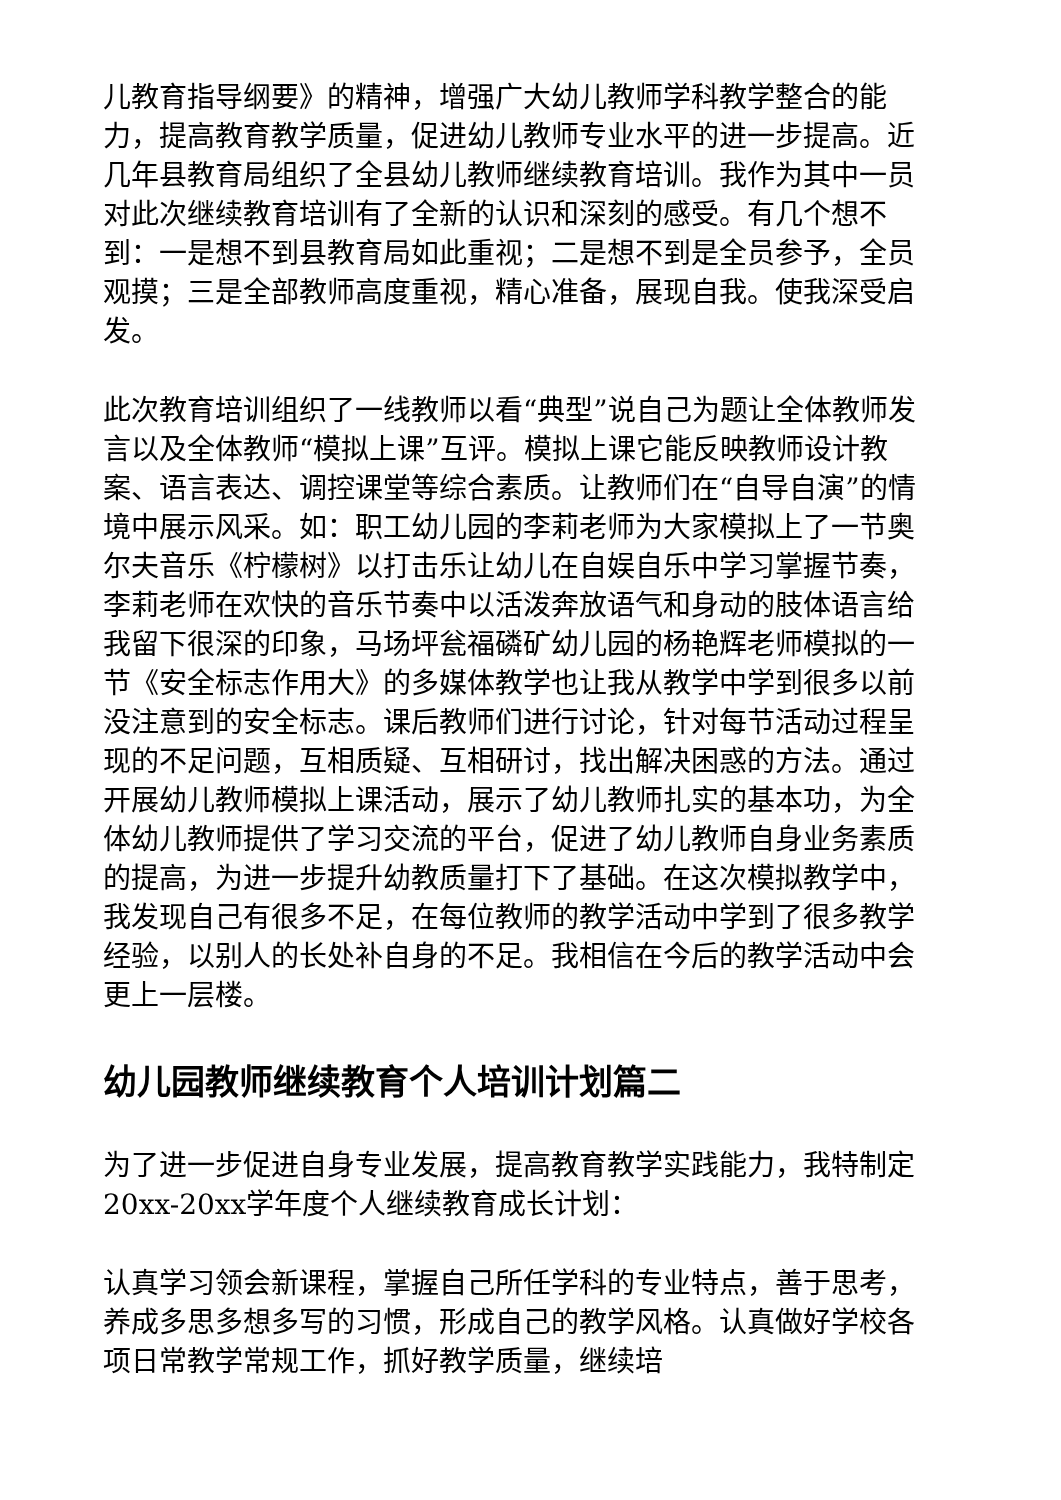儿教育指导纲要》的精神，增强广大幼儿教师学科教学整合的能力，提高教育教学质量，促进幼儿教师专业水平的进一步提高。近几年县教育局组织了全县幼儿教师继续教育培训。我作为其中一员对此次继续教育培训有了全新的认识和深刻的感受。有几个想不到：一是想不到县教育局如此重视；二是想不到是全员参予，全员观摸；三是全部教师高度重视，精心准备，展现自我。使我深受启发。
此次教育培训组织了一线教师以看“典型”说自己为题让全体教师发言以及全体教师“模拟上课”互评。模拟上课它能反映教师设计教案、语言表达、调控课堂等综合素质。让教师们在“自导自演”的情境中展示风采。如：职工幼儿园的李莉老师为大家模拟上了一节奥尔夫音乐《柠檬树》以打击乐让幼儿在自娱自乐中学习掌握节奏，李莉老师在欢快的音乐节奏中以活泼奔放语气和身动的肢体语言给我留下很深的印象，马场坪瓮福磷矿幼儿园的杨艳辉老师模拟的一节《安全标志作用大》的多媒体教学也让我从教学中学到很多以前没注意到的安全标志。课后教师们进行讨论，针对每节活动过程呈现的不足问题，互相质疑、互相研讨，找出解决困惑的方法。通过开展幼儿教师模拟上课活动，展示了幼儿教师扎实的基本功，为全体幼儿教师提供了学习交流的平台，促进了幼儿教师自身业务素质的提高，为进一步提升幼教质量打下了基础。在这次模拟教学中，我发现自己有很多不足，在每位教师的教学活动中学到了很多教学经验，以别人的长处补自身的不足。我相信在今后的教学活动中会更上一层楼。
幼儿园教师继续教育个人培训计划篇二
为了进一步促进自身专业发展，提高教育教学实践能力，我特制定20xx-20xx学年度个人继续教育成长计划：
认真学习领会新课程，掌握自己所任学科的专业特点，善于思考，养成多思多想多写的习惯，形成自己的教学风格。认真做好学校各项日常教学常规工作，抓好教学质量，继续培